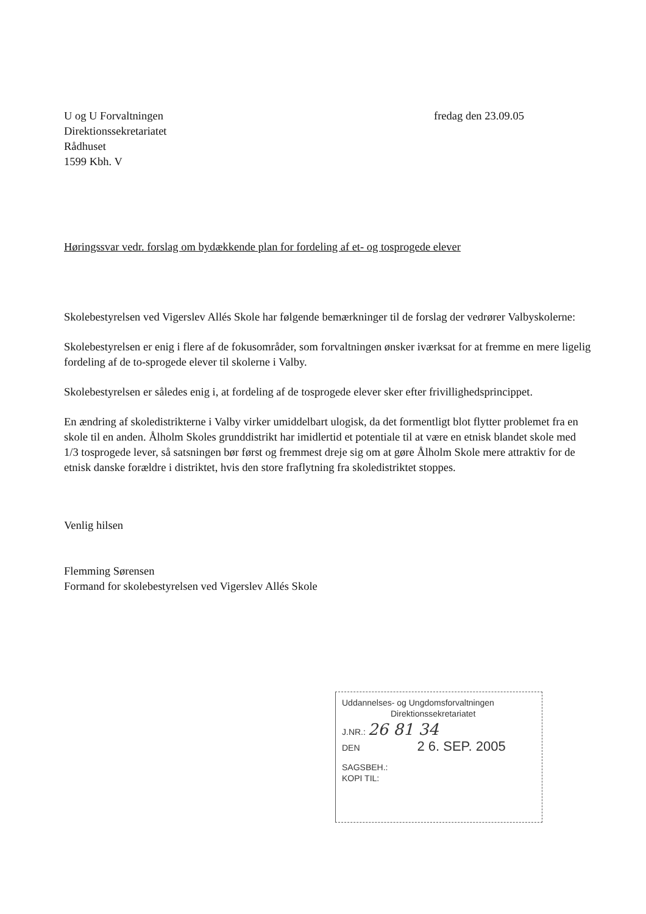U og U Forvaltningen
Direktionssekretariatet
Rådhuset
1599 Kbh. V
fredag den 23.09.05
Høringssvar vedr. forslag om bydækkende plan for fordeling af et- og tosprogede elever
Skolebestyrelsen ved Vigerslev Allés Skole har følgende bemærkninger til de forslag der vedrører Valbyskolerne:
Skolebestyrelsen er enig i flere af de fokusområder, som forvaltningen ønsker iværksat for at fremme en mere ligelig fordeling af de to-sprogede elever til skolerne i Valby.
Skolebestyrelsen er således enig i, at fordeling af de tosprogede elever sker efter frivillighedsprincippet.
En ændring af skoledistrikterne i Valby virker umiddelbart ulogisk, da det formentligt blot flytter problemet fra en skole til en anden. Ålholm Skoles grunddistrikt har imidlertid et potentiale til at være en etnisk blandet skole med 1/3 tosprogede lever, så satsningen bør først og fremmest dreje sig om at gøre Ålholm Skole mere attraktiv for de etnisk danske forældre i distriktet, hvis den store fraflytning fra skoledistriktet stoppes.
Venlig hilsen
Flemming Sørensen
Formand for skolebestyrelsen ved Vigerslev Allés Skole
Uddannelses- og Ungdomsforvaltningen
Direktionssekretariatet
J.NR.: 26 81 34
DEN 2 6. SEP. 2005
SAGSBEH.:
KOPI TIL: